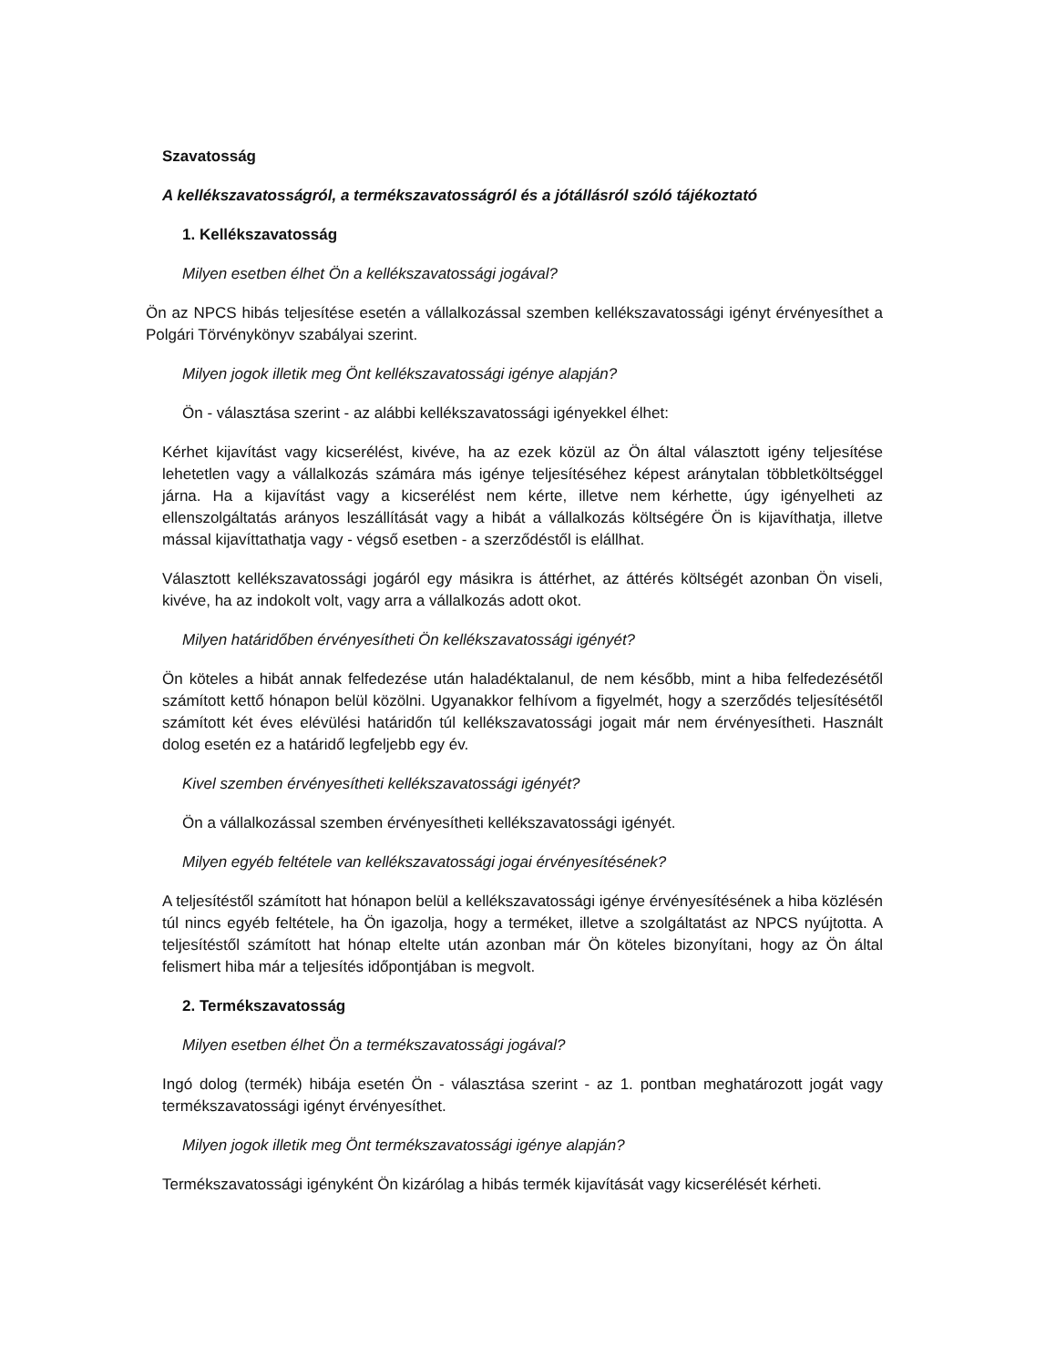Szavatosság
A kellékszavatosságról, a termékszavatosságról és a jótállásról szóló tájékoztató
1. Kellékszavatosság
Milyen esetben élhet Ön a kellékszavatossági jogával?
Ön az NPCS hibás teljesítése esetén a vállalkozással szemben kellékszavatossági igényt érvényesíthet a Polgári Törvénykönyv szabályai szerint.
Milyen jogok illetik meg Önt kellékszavatossági igénye alapján?
Ön - választása szerint - az alábbi kellékszavatossági igényekkel élhet:
Kérhet kijavítást vagy kicserélést, kivéve, ha az ezek közül az Ön által választott igény teljesítése lehetetlen vagy a vállalkozás számára más igénye teljesítéséhez képest aránytalan többletköltséggel járna. Ha a kijavítást vagy a kicserélést nem kérte, illetve nem kérhette, úgy igényelheti az ellenszolgáltatás arányos leszállítását vagy a hibát a vállalkozás költségére Ön is kijavíthatja, illetve mással kijavíttathatja vagy - végső esetben - a szerződéstől is elállhat.
Választott kellékszavatossági jogáról egy másikra is áttérhet, az áttérés költségét azonban Ön viseli, kivéve, ha az indokolt volt, vagy arra a vállalkozás adott okot.
Milyen határidőben érvényesítheti Ön kellékszavatossági igényét?
Ön köteles a hibát annak felfedezése után haladéktalanul, de nem később, mint a hiba felfedezésétől számított kettő hónapon belül közölni. Ugyanakkor felhívom a figyelmét, hogy a szerződés teljesítésétől számított két éves elévülési határidőn túl kellékszavatossági jogait már nem érvényesítheti. Használt dolog esetén ez a határidő legfeljebb egy év.
Kivel szemben érvényesítheti kellékszavatossági igényét?
Ön a vállalkozással szemben érvényesítheti kellékszavatossági igényét.
Milyen egyéb feltétele van kellékszavatossági jogai érvényesítésének?
A teljesítéstől számított hat hónapon belül a kellékszavatossági igénye érvényesítésének a hiba közlésén túl nincs egyéb feltétele, ha Ön igazolja, hogy a terméket, illetve a szolgáltatást az NPCS nyújtotta. A teljesítéstől számított hat hónap eltelte után azonban már Ön köteles bizonyítani, hogy az Ön által felismert hiba már a teljesítés időpontjában is megvolt.
2. Termékszavatosság
Milyen esetben élhet Ön a termékszavatossági jogával?
Ingó dolog (termék) hibája esetén Ön - választása szerint - az 1. pontban meghatározott jogát vagy termékszavatossági igényt érvényesíthet.
Milyen jogok illetik meg Önt termékszavatossági igénye alapján?
Termékszavatossági igényként Ön kizárólag a hibás termék kijavítását vagy kicserélését kérheti.